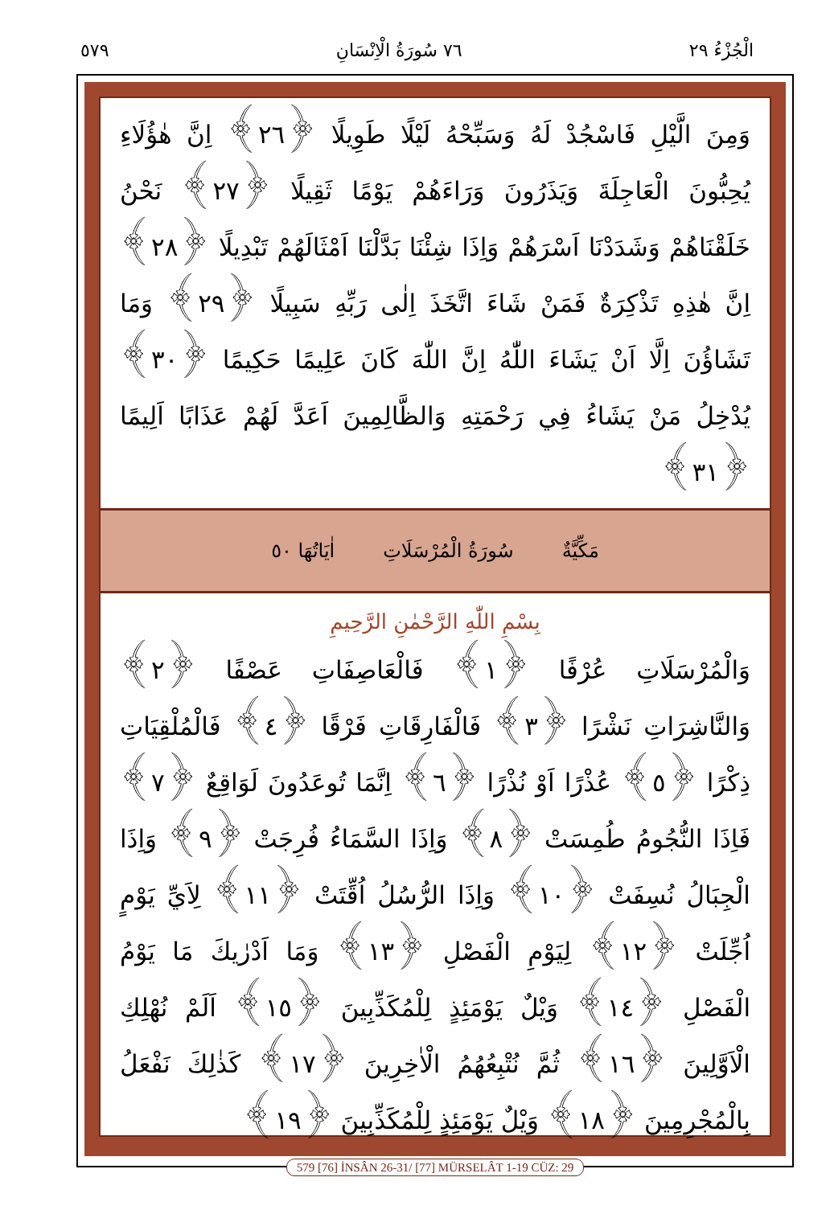الْجُزْءُ ٢٩ ٧٦ سُورَةُ الْاِنْسَانِ ٥٧٩
وَمِنَ الَّيْلِ فَاسْجُدْ لَهُ وَسَبِّحْهُ لَيْلًا طَوِيلًا ﴿٢٦﴾ اِنَّ هٰؤُلَاءِ يُحِبُّونَ الْعَاجِلَةَ وَيَذَرُونَ وَرَاءَهُمْ يَوْمًا ثَقِيلًا ﴿٢٧﴾ نَحْنُ خَلَقْنَاهُمْ وَشَدَدْنَا اَسْرَهُمْ وَاِذَا شِئْنَا بَدَّلْنَا اَمْثَالَهُمْ تَبْدِيلًا ﴿٢٨﴾ اِنَّ هٰذِهِ تَذْكِرَةٌ فَمَنْ شَاءَ اتَّخَذَ اِلٰى رَبِّهِ سَبِيلًا ﴿٢٩﴾ وَمَا تَشَاؤُنَ اِلَّا اَنْ يَشَاءَ اللّٰهُ اِنَّ اللّٰهَ كَانَ عَلِيمًا حَكِيمًا ﴿٣٠﴾ يُدْخِلُ مَنْ يَشَاءُ فِي رَحْمَتِهِ وَالظَّالِمِينَ اَعَدَّ لَهُمْ عَذَابًا اَلِيمًا ﴿٣١﴾
مَكِّيَّةٌ سُورَةُ الْمُرْسَلَاتِ اٰيَاتُهَا ٥٠
بِسْمِ اللّٰهِ الرَّحْمٰنِ الرَّحِيمِ
وَالْمُرْسَلَاتِ عُرْفًا ﴿١﴾ فَالْعَاصِفَاتِ عَصْفًا ﴿٢﴾ وَالنَّاشِرَاتِ نَشْرًا ﴿٣﴾ فَالْفَارِقَاتِ فَرْقًا ﴿٤﴾ فَالْمُلْقِيَاتِ ذِكْرًا ﴿٥﴾ عُذْرًا اَوْ نُذْرًا ﴿٦﴾ اِنَّمَا تُوعَدُونَ لَوَاقِعٌ ﴿٧﴾ فَاِذَا النُّجُومُ طُمِسَتْ ﴿٨﴾ وَاِذَا السَّمَاءُ فُرِجَتْ ﴿٩﴾ وَاِذَا الْجِبَالُ نُسِفَتْ ﴿١٠﴾ وَاِذَا الرُّسُلُ اُقِّتَتْ ﴿١١﴾ لِاَيِّ يَوْمٍ اُجِّلَتْ ﴿١٢﴾ لِيَوْمِ الْفَصْلِ ﴿١٣﴾ وَمَا اَدْرٰيكَ مَا يَوْمُ الْفَصْلِ ﴿١٤﴾ وَيْلٌ يَوْمَئِذٍ لِلْمُكَذِّبِينَ ﴿١٥﴾ اَلَمْ نُهْلِكِ الْاَوَّلِينَ ﴿١٦﴾ ثُمَّ نُتْبِعُهُمُ الْاٰخِرِينَ ﴿١٧﴾ كَذٰلِكَ نَفْعَلُ بِالْمُجْرِمِينَ ﴿١٨﴾ وَيْلٌ يَوْمَئِذٍ لِلْمُكَذِّبِينَ ﴿١٩﴾
579 [76] İNSÂN 26-31/ [77] MÜRSELÂT 1-19 CÜZ: 29